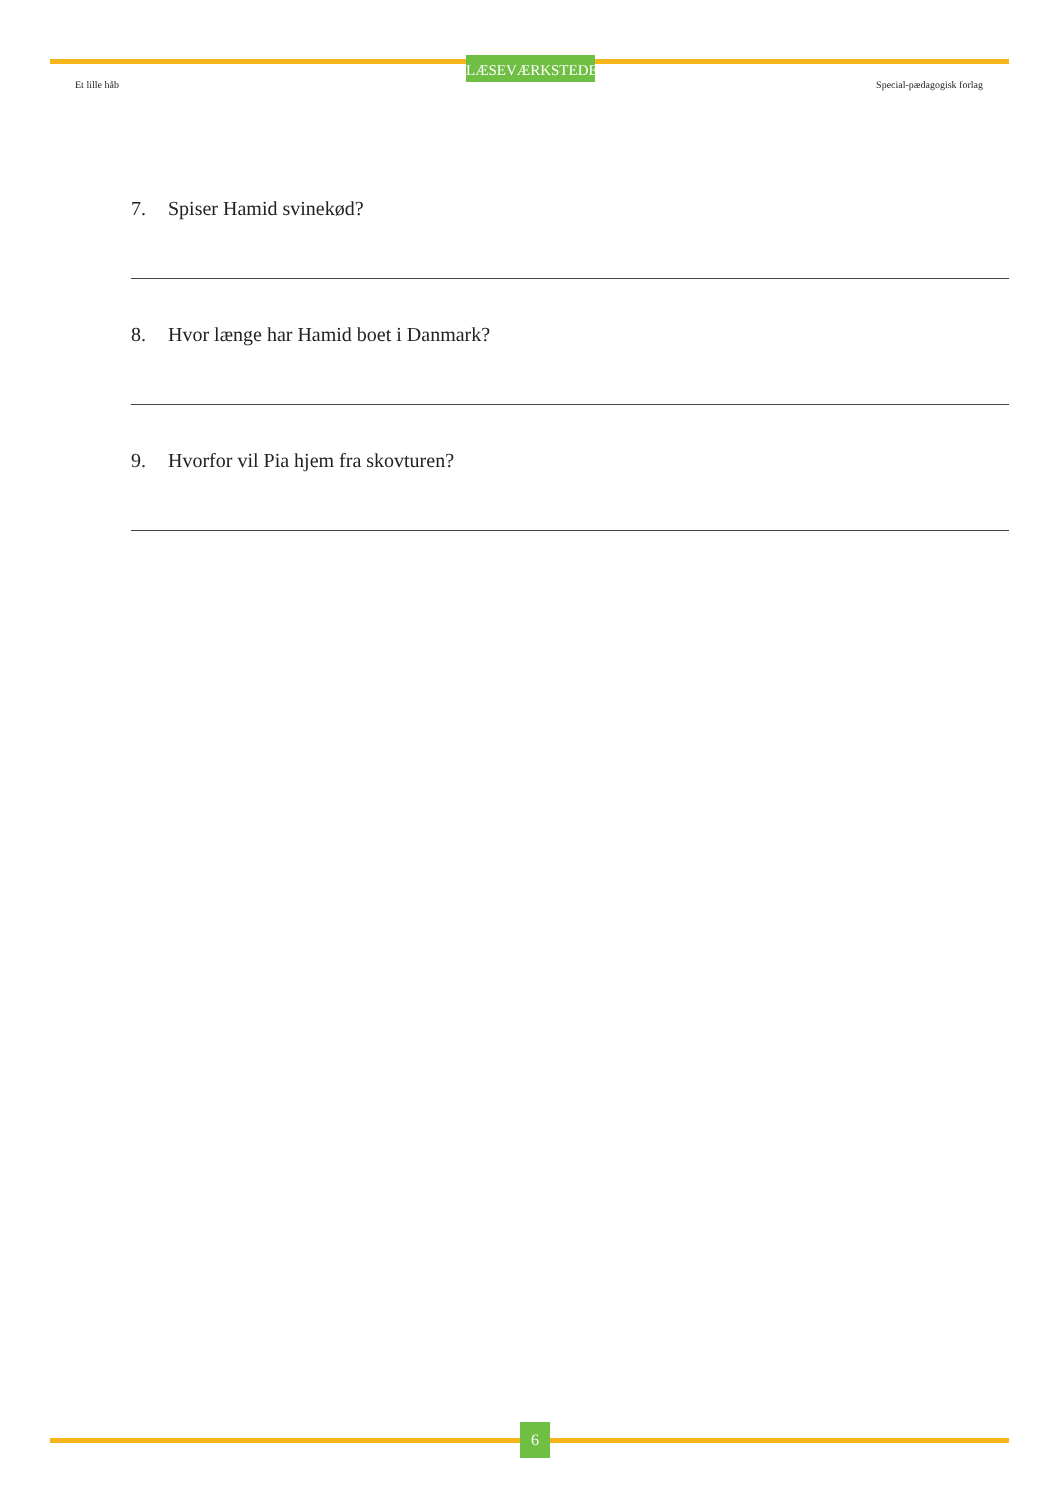LÆSEVÆRKSTEDET
Et lille håb Special-pædagogisk forlag
7. Spiser Hamid svinekød?
8. Hvor længe har Hamid boet i Danmark?
9. Hvorfor vil Pia hjem fra skovturen?
6